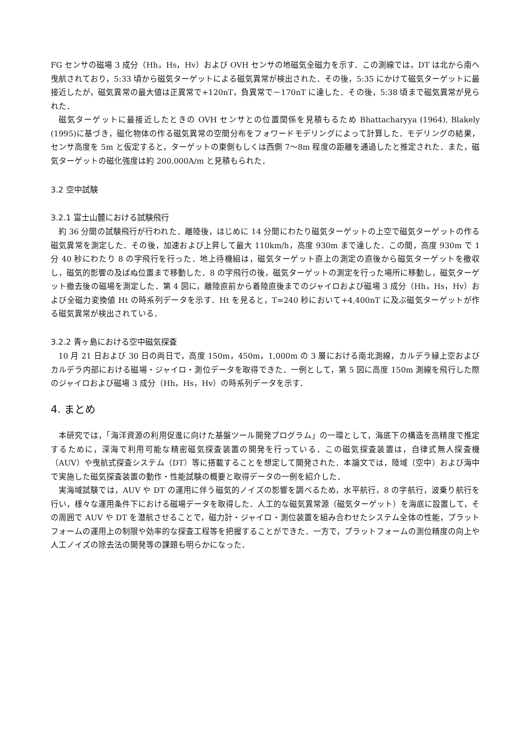FG センサの磁場 3 成分（Hh，Hs，Hv）および OVH センサの地磁気全磁力を示す．この測線では，DT は北から南へ曳航されており，5:33 頃から磁気ターゲットによる磁気異常が検出された．その後，5:35 にかけて磁気ターゲットに最接近したが，磁気異常の最大値は正異常で+120nT，負異常で－170nT に達した．その後，5:38 頃まで磁気異常が見られた．
磁気ターゲットに最接近したときの OVH センサとの位置関係を見積もるため Bhattacharyya (1964), Blakely (1995)に基づき，磁化物体の作る磁気異常の空間分布をフォワードモデリングによって計算した．モデリングの結果，センサ高度を 5m と仮定すると，ターゲットの東側もしくは西側 7～8m 程度の距離を通過したと推定された．また，磁気ターゲットの磁化強度は約 200,000A/m と見積もられた．
3.2 空中試験
3.2.1 富士山麓における試験飛行
約 36 分間の試験飛行が行われた．離陸後，はじめに 14 分間にわたり磁気ターゲットの上空で磁気ターゲットの作る磁気異常を測定した．その後，加速および上昇して最大 110km/h，高度 930m まで達した．この間，高度 930m で 1 分 40 秒にわたり 8 の字飛行を行った．地上待機組は，磁気ターゲット直上の測定の直後から磁気ターゲットを撤収し，磁気的影響の及ばぬ位置まで移動した．8 の字飛行の後，磁気ターゲットの測定を行った場所に移動し，磁気ターゲット撤去後の磁場を測定した．第 4 図に，離陸直前から着陸直後までのジャイロおよび磁場 3 成分（Hh，Hs，Hv）および全磁力変換値 Ht の時系列データを示す．Ht を見ると，T=240 秒において+4,400nT に及ぶ磁気ターゲットが作る磁気異常が検出されている．
3.2.2 青ヶ島における空中磁気探査
10 月 21 日および 30 日の両日で，高度 150m，450m，1,000m の 3 層における南北測線，カルデラ縁上空およびカルデラ内部における磁場・ジャイロ・測位データを取得できた．一例として，第 5 図に高度 150m 測線を飛行した際のジャイロおよび磁場 3 成分（Hh，Hs，Hv）の時系列データを示す．
4. まとめ
本研究では，「海洋資源の利用促進に向けた基盤ツール開発プログラム」の一環として，海底下の構造を高精度で推定するために，深海で利用可能な精密磁気探査装置の開発を行っている．この磁気探査装置は，自律式無人探査機（AUV）や曳航式探査システム（DT）等に搭載することを想定して開発された．本論文では，陸域（空中）および海中で実施した磁気探査装置の動作・性能試験の概要と取得データの一例を紹介した．
実海域試験では，AUV や DT の運用に伴う磁気的ノイズの影響を調べるため，水平航行，8 の字航行，波乗り航行を行い，様々な運用条件下における磁場データを取得した．人工的な磁気異常源（磁気ターゲット）を海底に設置して，その周囲で AUV や DT を潜航させることで，磁力計・ジャイロ・測位装置を組み合わせたシステム全体の性能，プラットフォームの運用上の制限や効率的な探査工程等を把握することができた．一方で，プラットフォームの測位精度の向上や人工ノイズの除去法の開発等の課題も明らかになった．